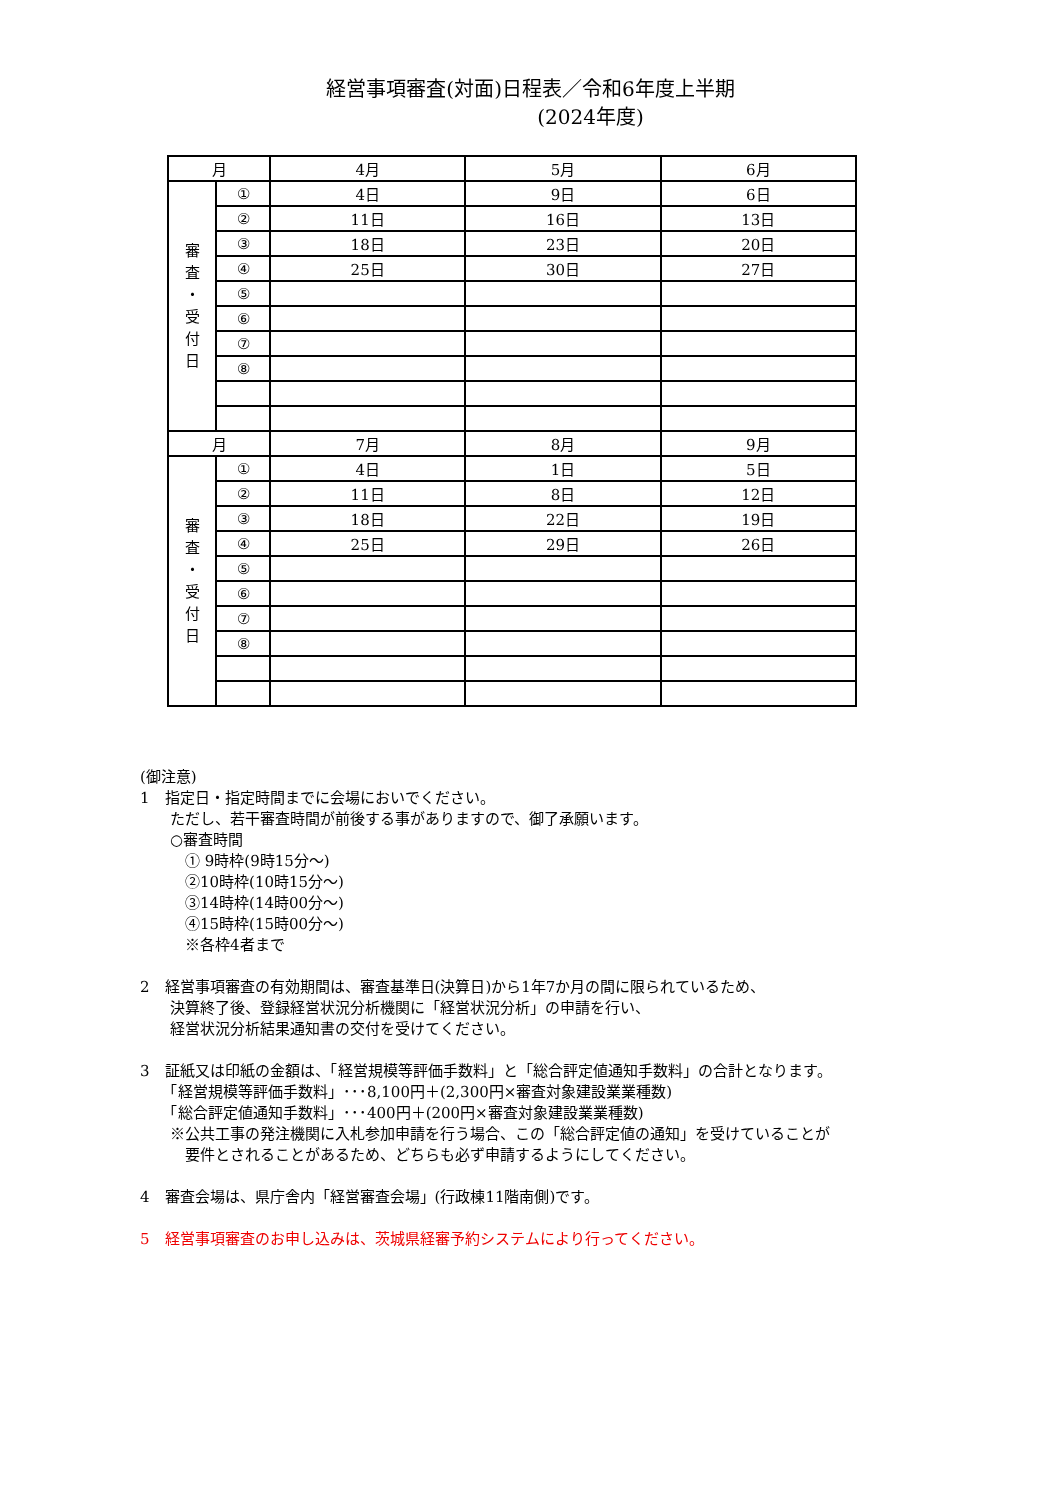経営事項審査(対面)日程表／令和6年度上半期
　　　　　　(2024年度)
| 月 | | 4月 | 5月 | 6月 |
| 審 査 ・ 受 付 日 | ① | 4日 | 9日 | 6日 |
| | ② | 11日 | 16日 | 13日 |
| | ③ | 18日 | 23日 | 20日 |
| | ④ | 25日 | 30日 | 27日 |
| | ⑤ | | | |
| | ⑥ | | | |
| | ⑦ | | | |
| | ⑧ | | | |
| 月 | | 7月 | 8月 | 9月 |
| 審 査 ・ 受 付 日 | ① | 4日 | 1日 | 5日 |
| | ② | 11日 | 8日 | 12日 |
| | ③ | 18日 | 22日 | 19日 |
| | ④ | 25日 | 29日 | 26日 |
| | ⑤ | | | |
| | ⑥ | | | |
| | ⑦ | | | |
| | ⑧ | | | |
(御注意)
1　指定日・指定時間までに会場においでください。
　　ただし、若干審査時間が前後する事がありますので、御了承願います。
　　○審査時間
　　　① 9時枠(9時15分～)
　　　②10時枠(10時15分～)
　　　③14時枠(14時00分～)
　　　④15時枠(15時00分～)
　　　※各枠4者まで
2　経営事項審査の有効期間は、審査基準日(決算日)から1年7か月の間に限られているため、
　　決算終了後、登録経営状況分析機関に「経営状況分析」の申請を行い、
　　経営状況分析結果通知書の交付を受けてください。
3　証紙又は印紙の金額は、「経営規模等評価手数料」と「総合評定値通知手数料」の合計となります。
　　「経営規模等評価手数料」･･･8,100円＋(2,300円×審査対象建設業業種数)
　　「総合評定値通知手数料」･･･400円＋(200円×審査対象建設業業種数)
　　※公共工事の発注機関に入札参加申請を行う場合、この「総合評定値の通知」を受けていることが
　　　要件とされることがあるため、どちらも必ず申請するようにしてください。
4　審査会場は、県庁舎内「経営審査会場」(行政棟11階南側)です。
5　経営事項審査のお申し込みは、茨城県経審予約システムにより行ってください。